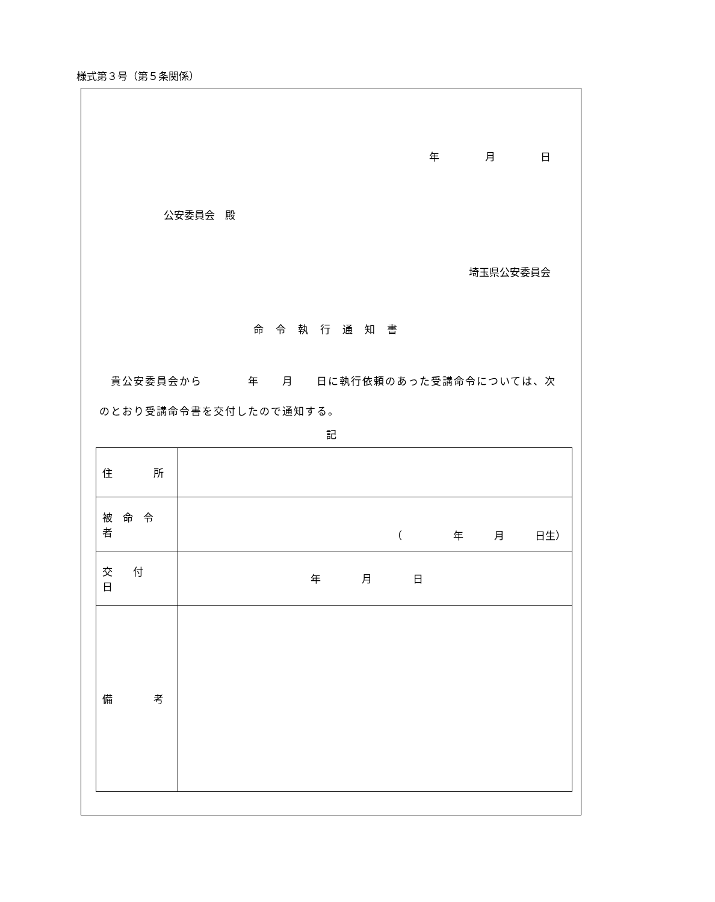様式第３号（第５条関係）
年 月 日
公安委員会　殿
埼玉県公安委員会
命令執行通知書
　貴公安委員会から　　　　年　　月　　日に執行依頼のあった受講命令については、次のとおり受講命令書を交付したので通知する。
記
| 住 所 | |
| 被 命 令 者 | （ 年 月 日生） |
| 交 付 日 | 年 月 日 |
| 備 考 | |